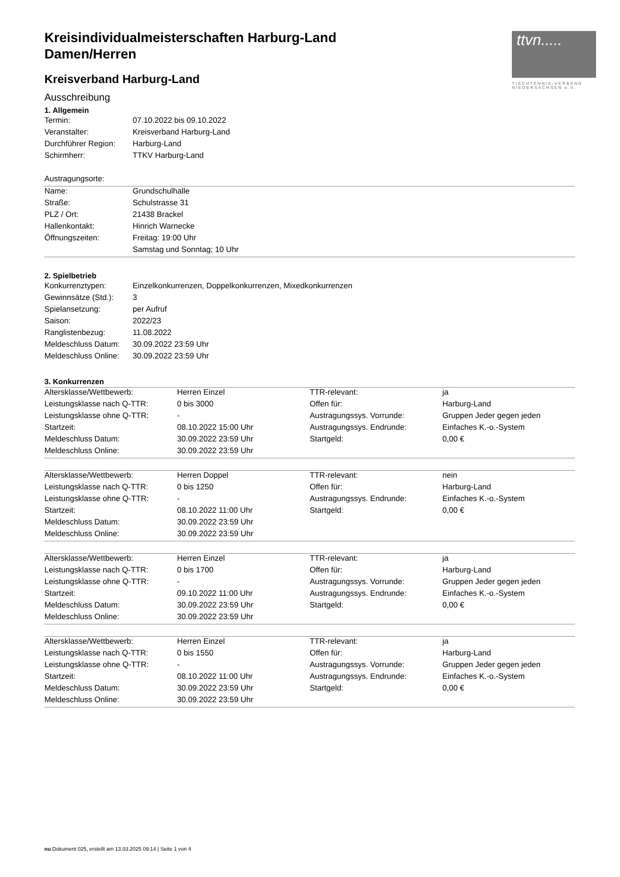ttvn.....
TISCHTENNIS-VERBAND
NIEDERSACHSEN e.V.
Kreisindividualmeisterschaften Harburg-Land
Damen/Herren
Kreisverband Harburg-Land
Ausschreibung
1. Allgemein
| Termin: | 07.10.2022 bis 09.10.2022 |
| Veranstalter: | Kreisverband Harburg-Land |
| Durchführer Region: | Harburg-Land |
| Schirmherr: | TTKV Harburg-Land |
| Austragungsorte: | |
| Name: | Grundschulhalle |
| Straße: | Schulstrasse 31 |
| PLZ / Ort: | 21438 Brackel |
| Hallenkontakt: | Hinrich Warnecke |
| Öffnungszeiten: | Freitag: 19:00 Uhr |
| | Samstag und Sonntag; 10 Uhr |
2. Spielbetrieb
| Konkurrenztypen: | Einzelkonkurrenzen, Doppelkonkurrenzen, Mixedkonkurrenzen |
| Gewinnsätze (Std.): | 3 |
| Spielansetzung: | per Aufruf |
| Saison: | 2022/23 |
| Ranglistenbezug: | 11.08.2022 |
| Meldeschluss Datum: | 30.09.2022 23:59 Uhr |
| Meldeschluss Online: | 30.09.2022 23:59 Uhr |
3. Konkurrenzen
| Altersklasse/Wettbewerb: | Herren Einzel | TTR-relevant: | ja |
| Leistungsklasse nach Q-TTR: | 0 bis 3000 | Offen für: | Harburg-Land |
| Leistungsklasse ohne Q-TTR: | - | Austragungssys. Vorrunde: | Gruppen Jeder gegen jeden |
| Startzeit: | 08.10.2022 15:00 Uhr | Austragungssys. Endrunde: | Einfaches K.-o.-System |
| Meldeschluss Datum: | 30.09.2022 23:59 Uhr | Startgeld: | 0,00 € |
| Meldeschluss Online: | 30.09.2022 23:59 Uhr | | |
| Altersklasse/Wettbewerb: | Herren Doppel | TTR-relevant: | nein |
| Leistungsklasse nach Q-TTR: | 0 bis 1250 | Offen für: | Harburg-Land |
| Leistungsklasse ohne Q-TTR: | - | Austragungssys. Endrunde: | Einfaches K.-o.-System |
| Startzeit: | 08.10.2022 11:00 Uhr | Startgeld: | 0,00 € |
| Meldeschluss Datum: | 30.09.2022 23:59 Uhr | | |
| Meldeschluss Online: | 30.09.2022 23:59 Uhr | | |
| Altersklasse/Wettbewerb: | Herren Einzel | TTR-relevant: | ja |
| Leistungsklasse nach Q-TTR: | 0 bis 1700 | Offen für: | Harburg-Land |
| Leistungsklasse ohne Q-TTR: | - | Austragungssys. Vorrunde: | Gruppen Jeder gegen jeden |
| Startzeit: | 09.10.2022 11:00 Uhr | Austragungssys. Endrunde: | Einfaches K.-o.-System |
| Meldeschluss Datum: | 30.09.2022 23:59 Uhr | Startgeld: | 0,00 € |
| Meldeschluss Online: | 30.09.2022 23:59 Uhr | | |
| Altersklasse/Wettbewerb: | Herren Einzel | TTR-relevant: | ja |
| Leistungsklasse nach Q-TTR: | 0 bis 1550 | Offen für: | Harburg-Land |
| Leistungsklasse ohne Q-TTR: | - | Austragungssys. Vorrunde: | Gruppen Jeder gegen jeden |
| Startzeit: | 08.10.2022 11:00 Uhr | Austragungssys. Endrunde: | Einfaches K.-o.-System |
| Meldeschluss Datum: | 30.09.2022 23:59 Uhr | Startgeld: | 0,00 € |
| Meldeschluss Online: | 30.09.2022 23:59 Uhr | | |
nu.Dokument 025, erstellt am 13.03.2025 09:14 | Seite 1 von 4